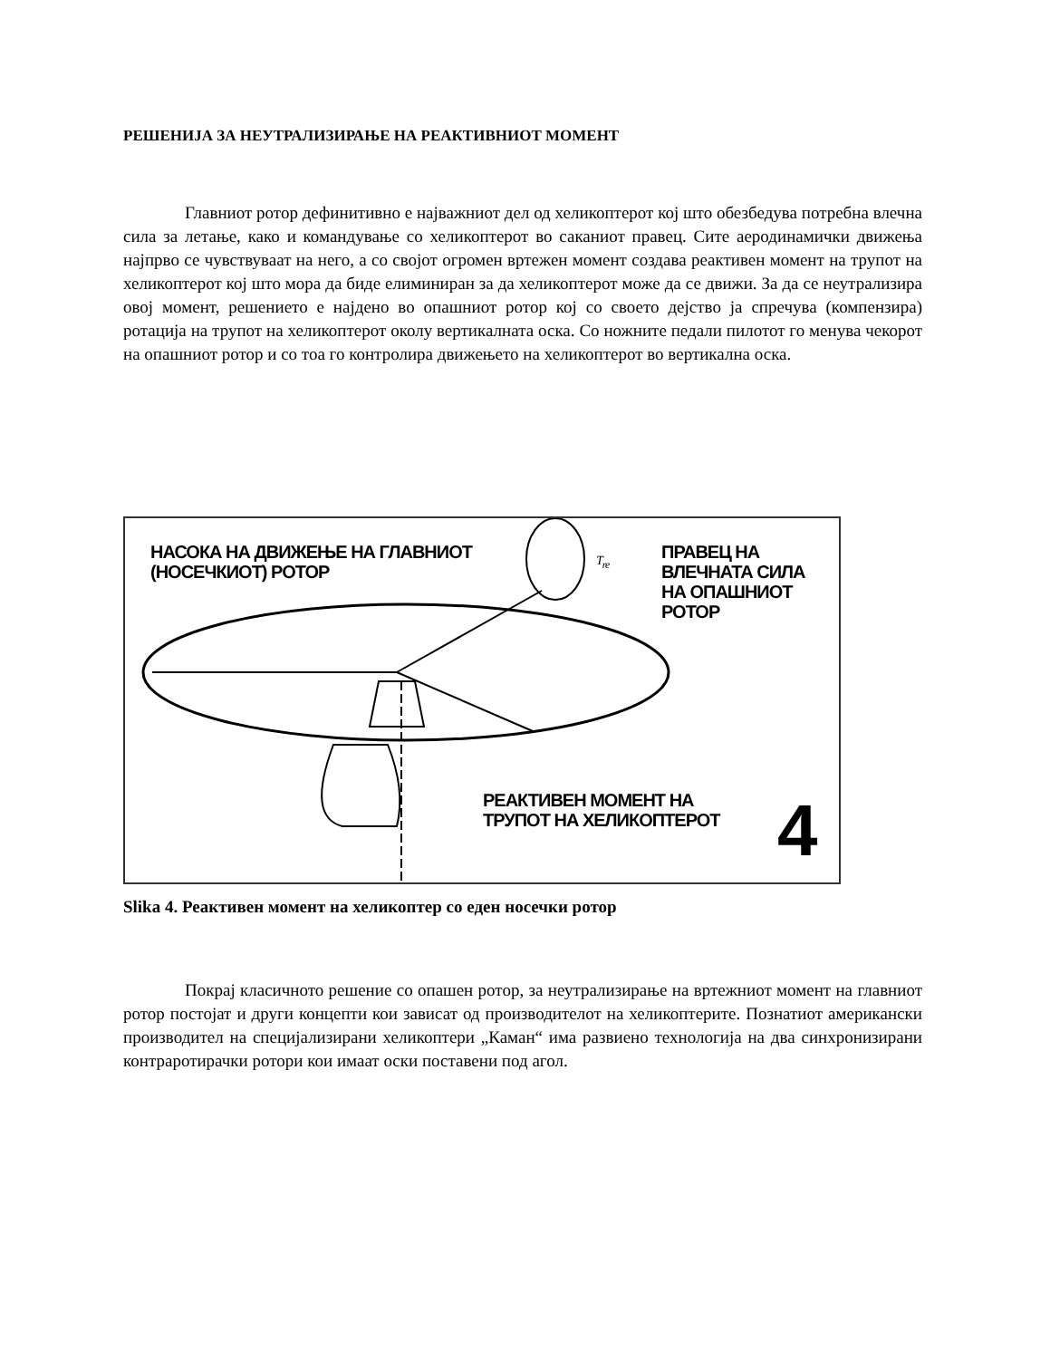РЕШЕНИЈА ЗА НЕУТРАЛИЗИРАЊЕ НА РЕАКТИВНИОТ МОМЕНТ
Главниот ротор дефинитивно е најважниот дел од хеликоптерот кој што обезбедува потребна влечна сила за летање, како и командување со хеликоптерот во саканиот правец. Сите аеродинамички движења најпрво се чувствуваат на него, а со својот огромен вртежен момент создава реактивен момент на трупот на хеликоптерот кој што мора да биде елиминиран за да хеликоптерот може да се движи. За да се неутрализира овој момент, решението е најдено во опашниот ротор кој со своето дејство ја спречува (компензира) ротација на трупот на хеликоптерот околу вертикалната оска. Со ножните педали пилотот го менува чекорот на опашниот ротор и со тоа го контролира движењето на хеликоптерот во вертикална оска.
НАСОКА НА ДВИЖЕЊЕ НА ГЛАВНИОТ
(НОСЕЧКИОТ) РОТОР
T<sub>re</sub>
ПРАВЕЦ НА
ВЛЕЧНАТА СИЛА
НА ОПАШНИОТ
РОТОР
РЕАКТИВЕН МОМЕНТ НА
ТРУПОТ НА ХЕЛИКОПТЕРОТ
4
Slika 4. Реактивен момент на хеликоптер со еден носечки ротор
Покрај класичното решение со опашен ротор, за неутрализирање на вртежниот момент на главниот ротор постојат и други концепти кои зависат од производителот на хеликоптерите. Познатиот американски производител на специјализирани хеликоптери „Каман“ има развиено технологија на два синхронизирани контраротирачки ротори кои имаат оски поставени под агол.